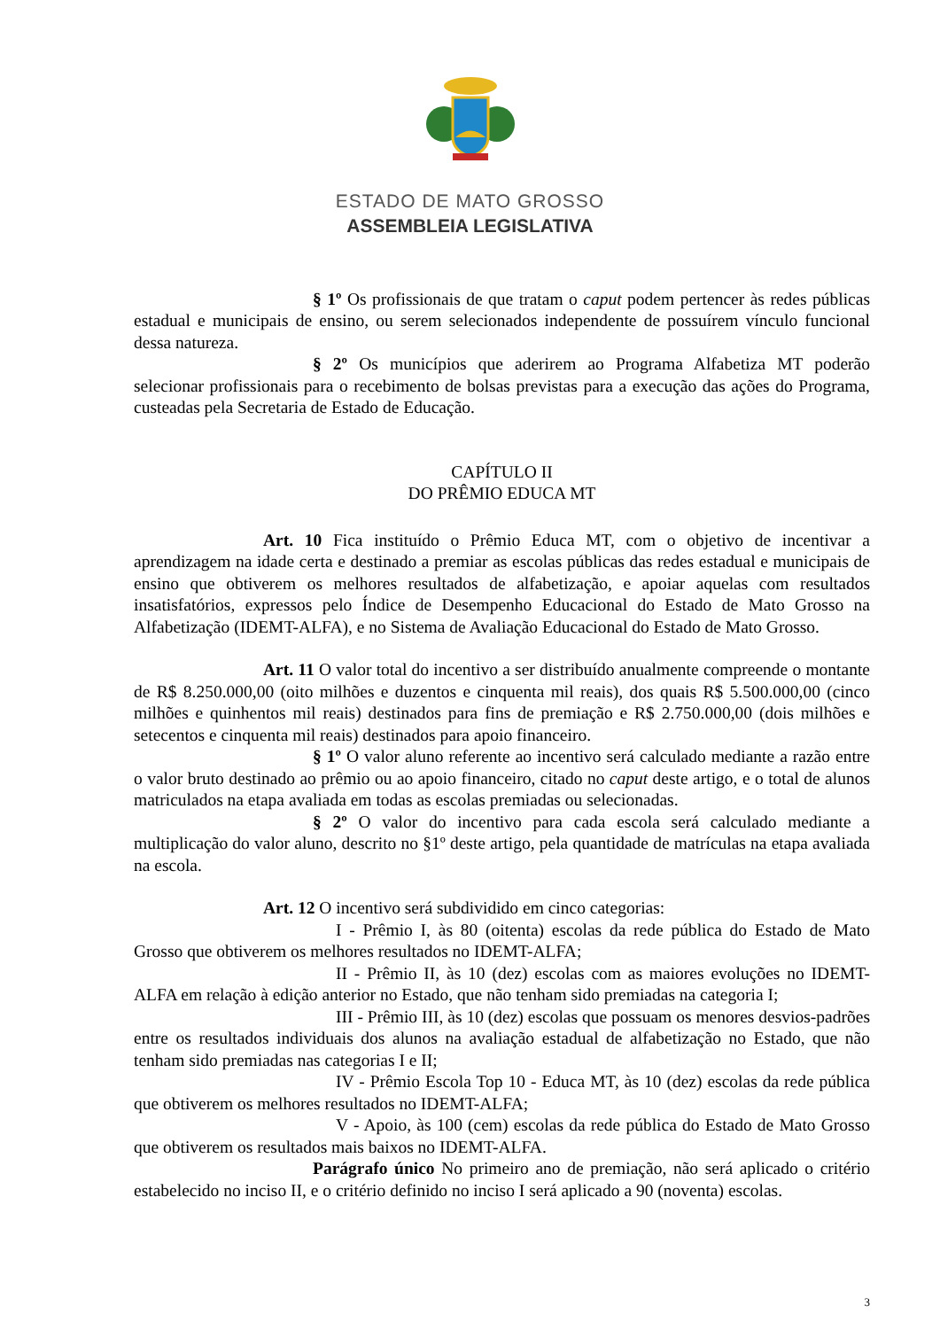ESTADO DE MATO GROSSO
ASSEMBLEIA LEGISLATIVA
§ 1º Os profissionais de que tratam o caput podem pertencer às redes públicas estadual e municipais de ensino, ou serem selecionados independente de possuírem vínculo funcional dessa natureza.
§ 2º Os municípios que aderirem ao Programa Alfabetiza MT poderão selecionar profissionais para o recebimento de bolsas previstas para a execução das ações do Programa, custeadas pela Secretaria de Estado de Educação.
CAPÍTULO II
DO PRÊMIO EDUCA MT
Art. 10 Fica instituído o Prêmio Educa MT, com o objetivo de incentivar a aprendizagem na idade certa e destinado a premiar as escolas públicas das redes estadual e municipais de ensino que obtiverem os melhores resultados de alfabetização, e apoiar aquelas com resultados insatisfatórios, expressos pelo Índice de Desempenho Educacional do Estado de Mato Grosso na Alfabetização (IDEMT-ALFA), e no Sistema de Avaliação Educacional do Estado de Mato Grosso.
Art. 11 O valor total do incentivo a ser distribuído anualmente compreende o montante de R$ 8.250.000,00 (oito milhões e duzentos e cinquenta mil reais), dos quais R$ 5.500.000,00 (cinco milhões e quinhentos mil reais) destinados para fins de premiação e R$ 2.750.000,00 (dois milhões e setecentos e cinquenta mil reais) destinados para apoio financeiro.
§ 1º O valor aluno referente ao incentivo será calculado mediante a razão entre o valor bruto destinado ao prêmio ou ao apoio financeiro, citado no caput deste artigo, e o total de alunos matriculados na etapa avaliada em todas as escolas premiadas ou selecionadas.
§ 2º O valor do incentivo para cada escola será calculado mediante a multiplicação do valor aluno, descrito no §1º deste artigo, pela quantidade de matrículas na etapa avaliada na escola.
Art. 12 O incentivo será subdividido em cinco categorias:
I - Prêmio I, às 80 (oitenta) escolas da rede pública do Estado de Mato Grosso que obtiverem os melhores resultados no IDEMT-ALFA;
II - Prêmio II, às 10 (dez) escolas com as maiores evoluções no IDEMT-ALFA em relação à edição anterior no Estado, que não tenham sido premiadas na categoria I;
III - Prêmio III, às 10 (dez) escolas que possuam os menores desvios-padrões entre os resultados individuais dos alunos na avaliação estadual de alfabetização no Estado, que não tenham sido premiadas nas categorias I e II;
IV - Prêmio Escola Top 10 - Educa MT, às 10 (dez) escolas da rede pública que obtiverem os melhores resultados no IDEMT-ALFA;
V - Apoio, às 100 (cem) escolas da rede pública do Estado de Mato Grosso que obtiverem os resultados mais baixos no IDEMT-ALFA.
Parágrafo único No primeiro ano de premiação, não será aplicado o critério estabelecido no inciso II, e o critério definido no inciso I será aplicado a 90 (noventa) escolas.
3